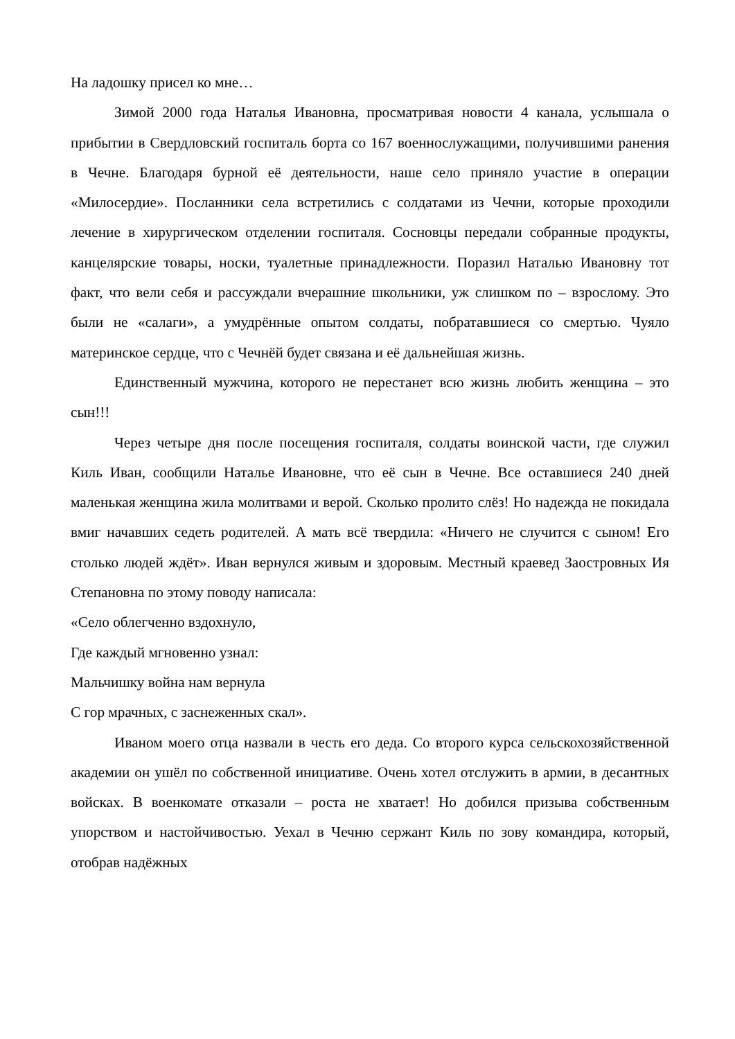На ладошку присел ко мне…
Зимой 2000 года Наталья Ивановна, просматривая новости 4 канала, услышала о прибытии в Свердловский госпиталь борта со 167 военнослужащими, получившими ранения в Чечне. Благодаря бурной её деятельности, наше село приняло участие в операции «Милосердие». Посланники села встретились с солдатами из Чечни, которые проходили лечение в хирургическом отделении госпиталя. Сосновцы передали собранные продукты, канцелярские товары, носки, туалетные принадлежности. Поразил Наталью Ивановну тот факт, что вели себя и рассуждали вчерашние школьники, уж слишком по – взрослому. Это были не «салаги», а умудрённые опытом солдаты, побратавшиеся со смертью. Чуяло материнское сердце, что с Чечнёй будет связана и её дальнейшая жизнь.
Единственный мужчина, которого не перестанет всю жизнь любить женщина – это сын!!!
Через четыре дня после посещения госпиталя, солдаты воинской части, где служил Киль Иван, сообщили Наталье Ивановне, что её сын в Чечне. Все оставшиеся 240 дней маленькая женщина жила молитвами и верой. Сколько пролито слёз! Но надежда не покидала вмиг начавших седеть родителей. А мать всё твердила: «Ничего не случится с сыном! Его столько людей ждёт». Иван вернулся живым и здоровым. Местный краевед Заостровных Ия Степановна по этому поводу написала:
«Село облегченно вздохнуло,
Где каждый мгновенно узнал:
Мальчишку война нам вернула
С гор мрачных, с заснеженных скал».
Иваном моего отца назвали в честь его деда. Со второго курса сельскохозяйственной академии он ушёл по собственной инициативе. Очень хотел отслужить в армии, в десантных войсках. В военкомате отказали – роста не хватает! Но добился призыва собственным упорством и настойчивостью. Уехал в Чечню сержант Киль по зову командира, который, отобрав надёжных